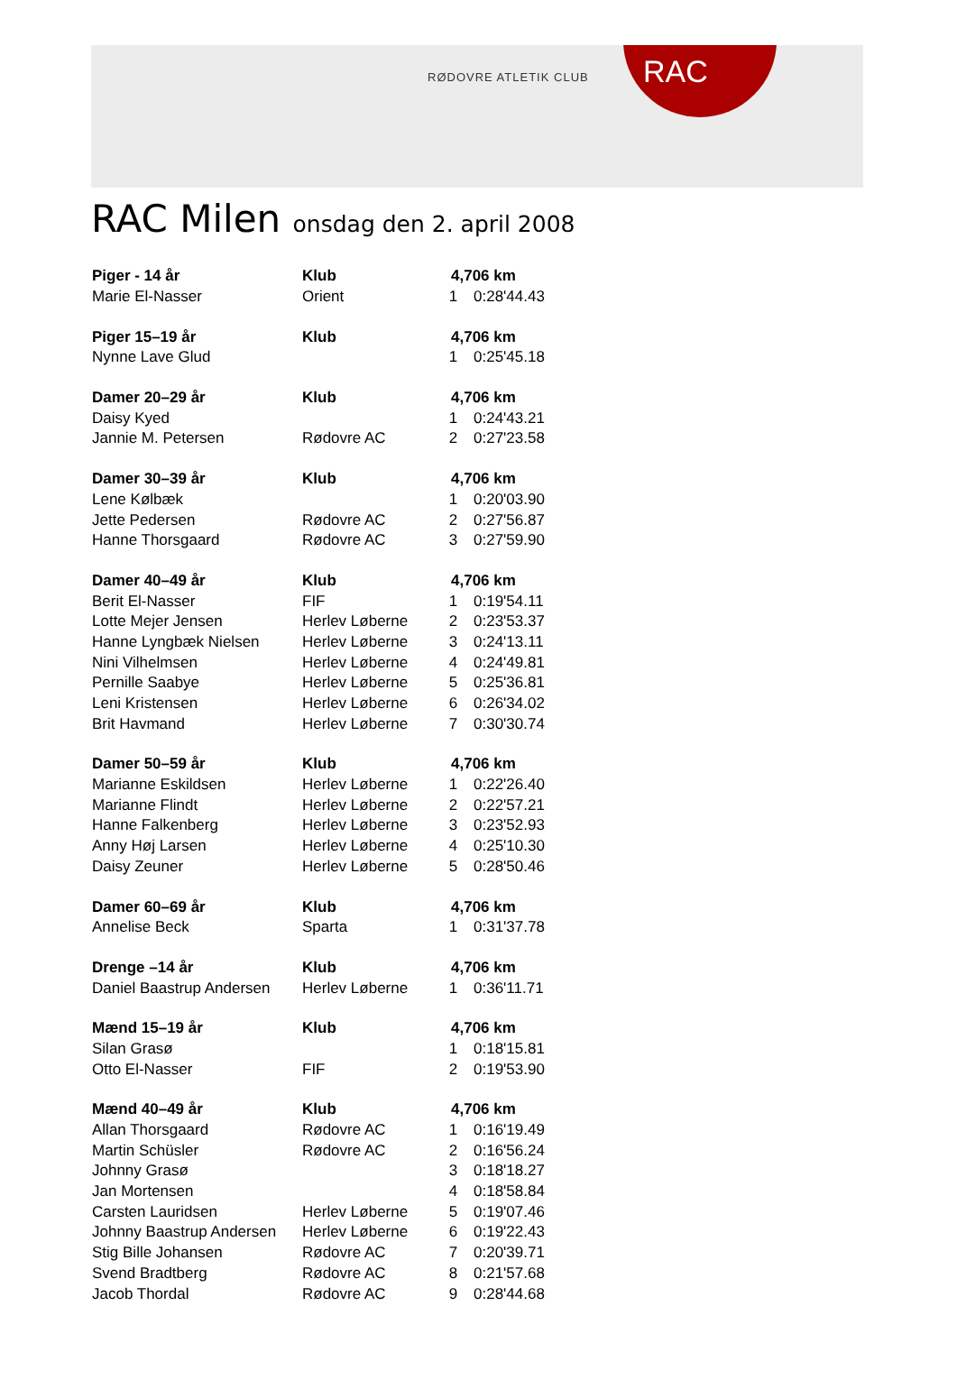RØDOVRE ATLETIK CLUB RAC
RAC Milen onsdag den 2. april 2008
| Piger - 14 år | Klub | 4,706 km | |
| --- | --- | --- | --- |
| Marie El-Nasser | Orient | 1 | 0:28'44.43 |
| Piger 15–19 år | Klub | 4,706 km | |
| Nynne Lave Glud | | 1 | 0:25'45.18 |
| Damer 20–29 år | Klub | 4,706 km | |
| Daisy Kyed | | 1 | 0:24'43.21 |
| Jannie M. Petersen | Rødovre AC | 2 | 0:27'23.58 |
| Damer 30–39 år | Klub | 4,706 km | |
| Lene Kølbæk | | 1 | 0:20'03.90 |
| Jette Pedersen | Rødovre AC | 2 | 0:27'56.87 |
| Hanne Thorsgaard | Rødovre AC | 3 | 0:27'59.90 |
| Damer 40–49 år | Klub | 4,706 km | |
| Berit El-Nasser | FIF | 1 | 0:19'54.11 |
| Lotte Mejer Jensen | Herlev Løberne | 2 | 0:23'53.37 |
| Hanne Lyngbæk Nielsen | Herlev Løberne | 3 | 0:24'13.11 |
| Nini Vilhelmsen | Herlev Løberne | 4 | 0:24'49.81 |
| Pernille Saabye | Herlev Løberne | 5 | 0:25'36.81 |
| Leni Kristensen | Herlev Løberne | 6 | 0:26'34.02 |
| Brit Havmand | Herlev Løberne | 7 | 0:30'30.74 |
| Damer 50–59 år | Klub | 4,706 km | |
| Marianne Eskildsen | Herlev Løberne | 1 | 0:22'26.40 |
| Marianne Flindt | Herlev Løberne | 2 | 0:22'57.21 |
| Hanne Falkenberg | Herlev Løberne | 3 | 0:23'52.93 |
| Anny Høj Larsen | Herlev Løberne | 4 | 0:25'10.30 |
| Daisy Zeuner | Herlev Løberne | 5 | 0:28'50.46 |
| Damer 60–69 år | Klub | 4,706 km | |
| Annelise Beck | Sparta | 1 | 0:31'37.78 |
| Drenge –14 år | Klub | 4,706 km | |
| Daniel Baastrup Andersen | Herlev Løberne | 1 | 0:36'11.71 |
| Mænd 15–19 år | Klub | 4,706 km | |
| Silan Grasø | | 1 | 0:18'15.81 |
| Otto El-Nasser | FIF | 2 | 0:19'53.90 |
| Mænd 40–49 år | Klub | 4,706 km | |
| Allan Thorsgaard | Rødovre AC | 1 | 0:16'19.49 |
| Martin Schüsler | Rødovre AC | 2 | 0:16'56.24 |
| Johnny Grasø | | 3 | 0:18'18.27 |
| Jan Mortensen | | 4 | 0:18'58.84 |
| Carsten Lauridsen | Herlev Løberne | 5 | 0:19'07.46 |
| Johnny Baastrup Andersen | Herlev Løberne | 6 | 0:19'22.43 |
| Stig Bille Johansen | Rødovre AC | 7 | 0:20'39.71 |
| Svend Bradtberg | Rødovre AC | 8 | 0:21'57.68 |
| Jacob Thordal | Rødovre AC | 9 | 0:28'44.68 |